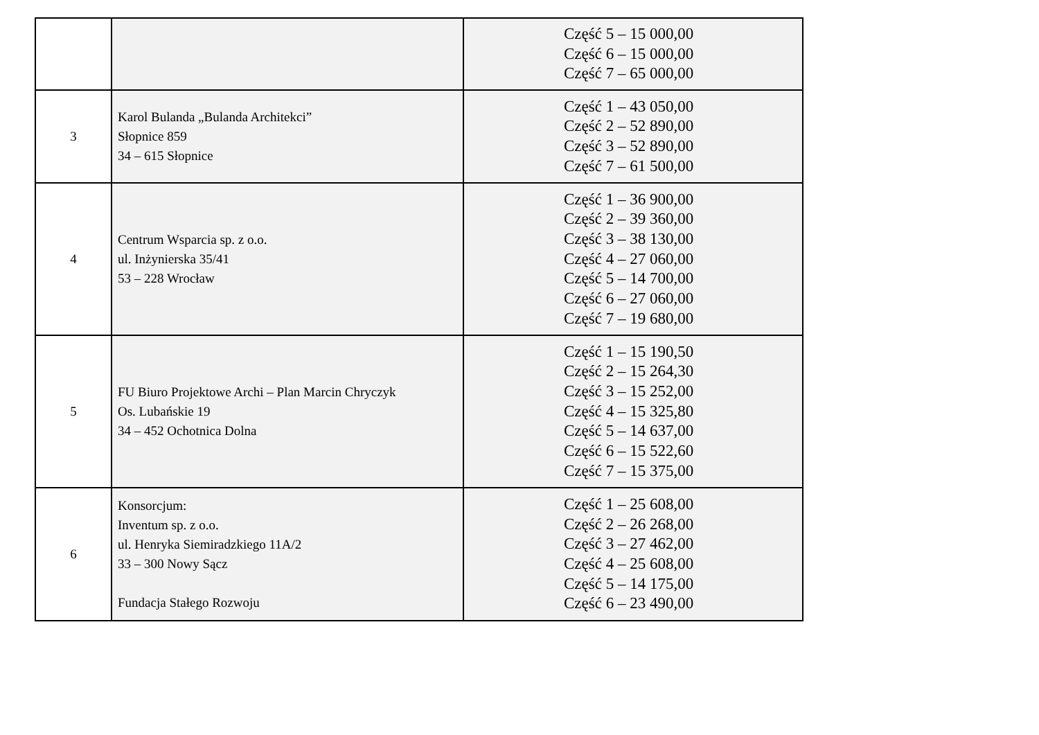| | | Część 5 – 15 000,00 Część 6 – 15 000,00 Część 7 – 65 000,00 |
| 3 | Karol Bulanda „Bulanda Architekci” Słopnice 859 34 – 615 Słopnice | Część 1 – 43 050,00 Część 2 – 52 890,00 Część 3 – 52 890,00 Część 7 – 61 500,00 |
| 4 | Centrum Wsparcia sp. z o.o. ul. Inżynierska 35/41 53 – 228 Wrocław | Część 1 – 36 900,00 Część 2 – 39 360,00 Część 3 – 38 130,00 Część 4 – 27 060,00 Część 5 – 14 700,00 Część 6 – 27 060,00 Część 7 – 19 680,00 |
| 5 | FU Biuro Projektowe Archi – Plan Marcin Chryczyk Os. Lubańskie 19 34 – 452 Ochotnica Dolna | Część 1 – 15 190,50 Część 2 – 15 264,30 Część 3 – 15 252,00 Część 4 – 15 325,80 Część 5 – 14 637,00 Część 6 – 15 522,60 Część 7 – 15 375,00 |
| 6 | Konsorcjum: Inventum sp. z o.o. ul. Henryka Siemiradzkiego 11A/2 33 – 300 Nowy Sącz Fundacja Stałego Rozwoju | Część 1 – 25 608,00 Część 2 – 26 268,00 Część 3 – 27 462,00 Część 4 – 25 608,00 Część 5 – 14 175,00 Część 6 – 23 490,00 |